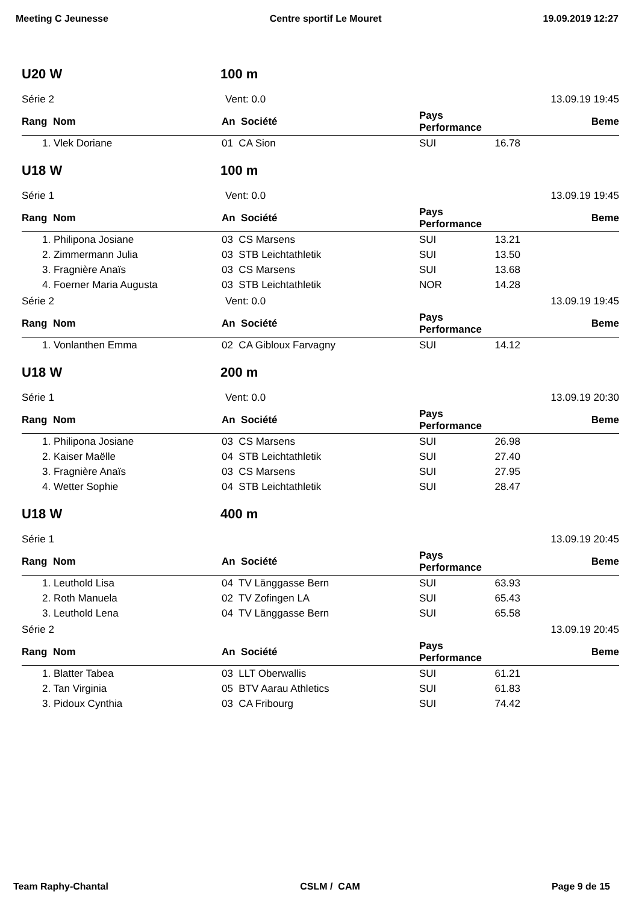Meeting C Jeunesse Centre sportif Le Mouret 19.09.2019 12:27
U20 W 100 m
Série 2 Vent: 0.0 13.09.19 19:45
| Rang Nom | An Société | Pays Performance | | Beme |
| --- | --- | --- | --- | --- |
| 1. Vlek Doriane | 01 CA Sion | SUI | 16.78 | |
U18 W 100 m
Série 1 Vent: 0.0 13.09.19 19:45
| Rang Nom | An Société | Pays Performance | | Beme |
| --- | --- | --- | --- | --- |
| 1. Philipona Josiane | 03 CS Marsens | SUI | 13.21 | |
| 2. Zimmermann Julia | 03 STB Leichtathletik | SUI | 13.50 | |
| 3. Fragnière Anaïs | 03 CS Marsens | SUI | 13.68 | |
| 4. Foerner Maria Augusta | 03 STB Leichtathletik | NOR | 14.28 | |
Série 2 Vent: 0.0 13.09.19 19:45
| Rang Nom | An Société | Pays Performance | | Beme |
| --- | --- | --- | --- | --- |
| 1. Vonlanthen Emma | 02 CA Gibloux Farvagny | SUI | 14.12 | |
U18 W 200 m
Série 1 Vent: 0.0 13.09.19 20:30
| Rang Nom | An Société | Pays Performance | | Beme |
| --- | --- | --- | --- | --- |
| 1. Philipona Josiane | 03 CS Marsens | SUI | 26.98 | |
| 2. Kaiser Maëlle | 04 STB Leichtathletik | SUI | 27.40 | |
| 3. Fragnière Anaïs | 03 CS Marsens | SUI | 27.95 | |
| 4. Wetter Sophie | 04 STB Leichtathletik | SUI | 28.47 | |
U18 W 400 m
Série 1 13.09.19 20:45
| Rang Nom | An Société | Pays Performance | | Beme |
| --- | --- | --- | --- | --- |
| 1. Leuthold Lisa | 04 TV Länggasse Bern | SUI | 63.93 | |
| 2. Roth Manuela | 02 TV Zofingen LA | SUI | 65.43 | |
| 3. Leuthold Lena | 04 TV Länggasse Bern | SUI | 65.58 | |
Série 2 13.09.19 20:45
| Rang Nom | An Société | Pays Performance | | Beme |
| --- | --- | --- | --- | --- |
| 1. Blatter Tabea | 03 LLT Oberwallis | SUI | 61.21 | |
| 2. Tan Virginia | 05 BTV Aarau Athletics | SUI | 61.83 | |
| 3. Pidoux Cynthia | 03 CA Fribourg | SUI | 74.42 | |
Team Raphy-Chantal CSLM / CAM Page 9 de 15